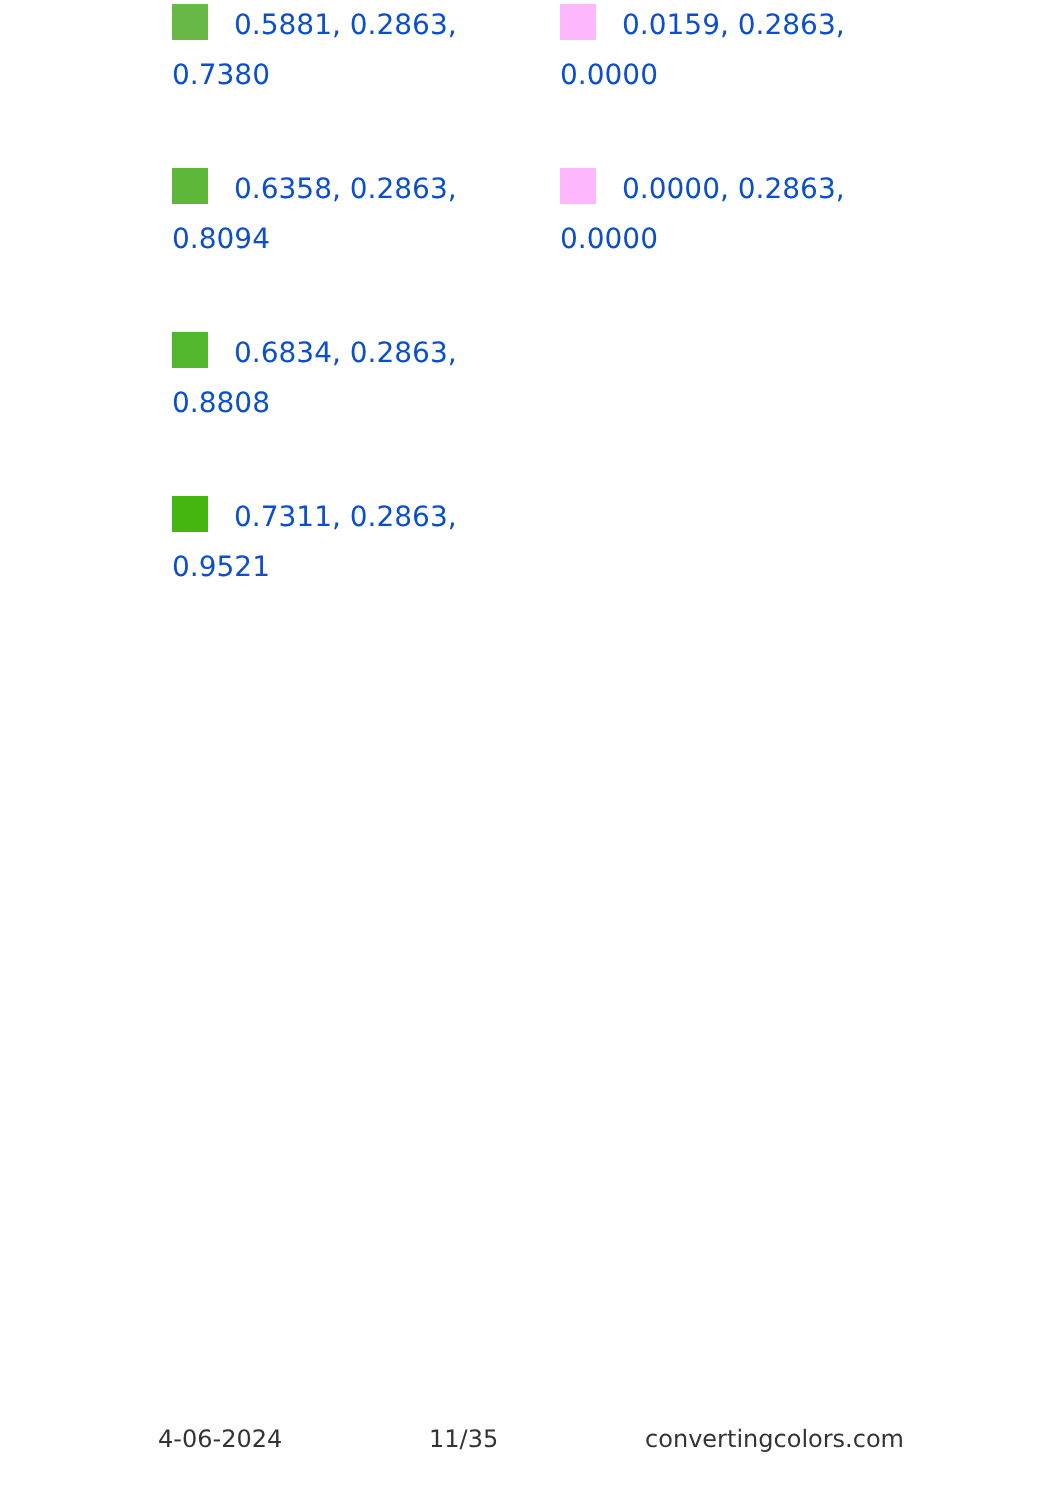0.5881, 0.2863, 0.7380
0.0159, 0.2863, 0.0000
0.6358, 0.2863, 0.8094
0.0000, 0.2863, 0.0000
0.6834, 0.2863, 0.8808
0.7311, 0.2863, 0.9521
4-06-2024 11/35 convertingcolors.com